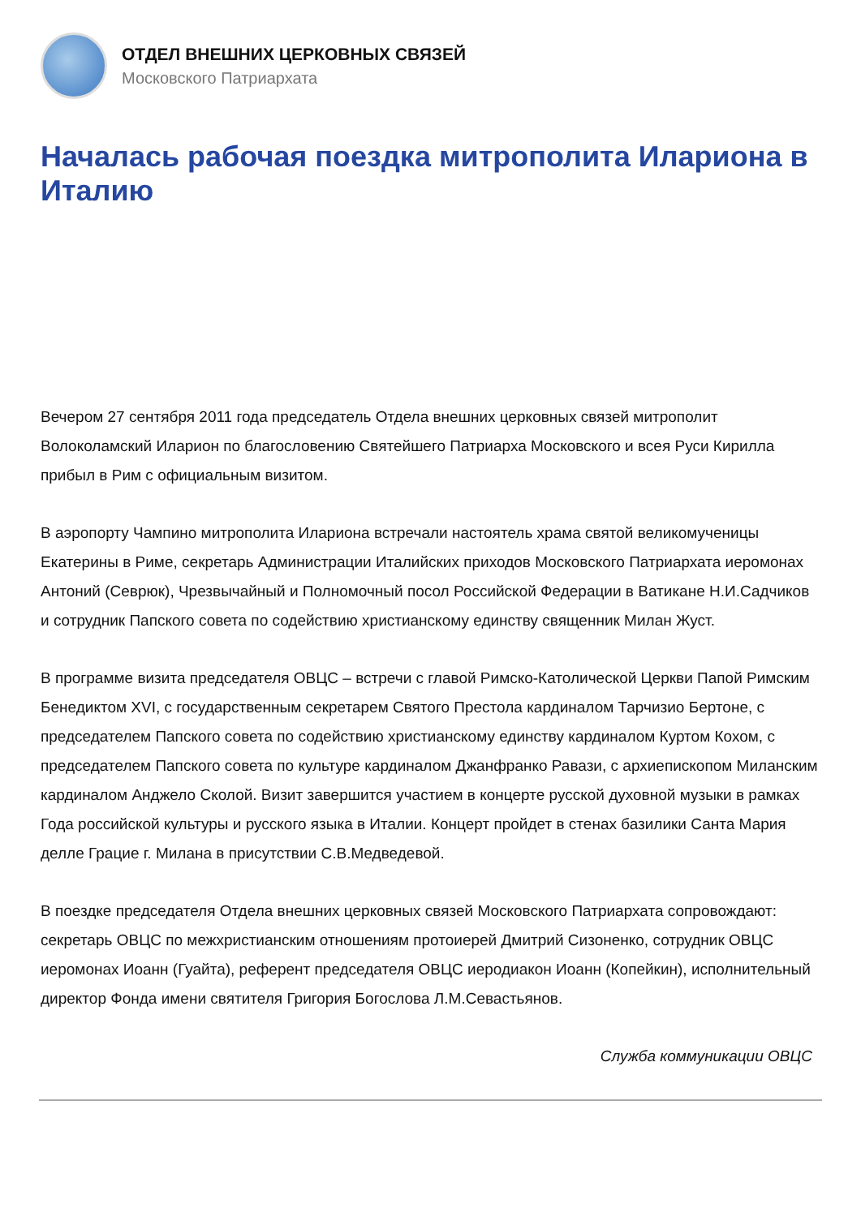ОТДЕЛ ВНЕШНИХ ЦЕРКОВНЫХ СВЯЗЕЙ
Московского Патриархата
Началась рабочая поездка митрополита Илариона в Италию
Вечером 27 сентября 2011 года председатель Отдела внешних церковных связей митрополит Волоколамский Иларион по благословению Святейшего Патриарха Московского и всея Руси Кирилла прибыл в Рим с официальным визитом.
В аэропорту Чампино митрополита Илариона встречали настоятель храма святой великомученицы Екатерины в Риме, секретарь Администрации Италийских приходов Московского Патриархата иеромонах Антоний (Севрюк), Чрезвычайный и Полномочный посол Российской Федерации в Ватикане Н.И.Садчиков и сотрудник Папского совета по содействию христианскому единству священник Милан Жуст.
В программе визита председателя ОВЦС – встречи с главой Римско-Католической Церкви Папой Римским Бенедиктом XVI, с государственным секретарем Святого Престола кардиналом Тарчизио Бертоне, с председателем Папского совета по содействию христианскому единству кардиналом Куртом Кохом, с председателем Папского совета по культуре кардиналом Джанфранко Равази, с архиепископом Миланским кардиналом Анджело Сколой. Визит завершится участием в концерте русской духовной музыки в рамках Года российской культуры и русского языка в Италии. Концерт пройдет в стенах базилики Санта Мария делле Грацие г. Милана в присутствии С.В.Медведевой.
В поездке председателя Отдела внешних церковных связей Московского Патриархата сопровождают: секретарь ОВЦС по межхристианским отношениям протоиерей Дмитрий Сизоненко, сотрудник ОВЦС иеромонах Иоанн (Гуайта), референт председателя ОВЦС иеродиакон Иоанн (Копейкин), исполнительный директор Фонда имени святителя Григория Богослова Л.М.Севастьянов.
Служба коммуникации ОВЦС